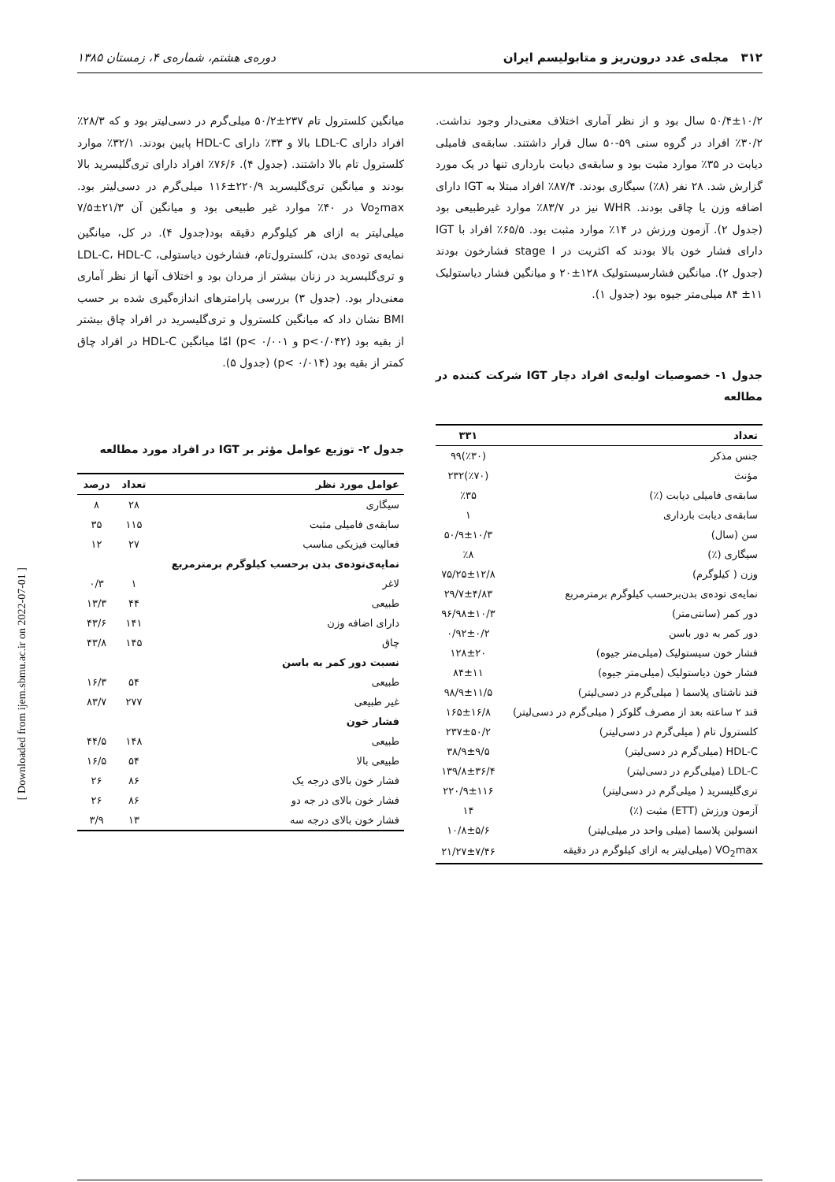۳۱۲ مجله‌ی غدد درون‌ریز و متابولیسم ایران دوره‌ی هشتم، شماره‌ی ۴، زمستان ۱۳۸۵
۵۰/۴±۱۰/۲ سال بود و از نظر آماری اختلاف معنی‌دار وجود نداشت. ۳۰/۲٪ افراد در گروه سنی ۵۹-۵۰ سال قرار داشتند. سابقه‌ی فامیلی دیابت در ۳۵٪ موارد مثبت بود و سابقه‌ی دیابت بارداری تنها در یک مورد گزارش شد. ۲۸ نفر (۸٪) سیگاری بودند. ۸۷/۴٪ افراد مبتلا به IGT دارای اضافه وزن یا چاقی بودند. WHR نیز در ۸۳/۷٪ موارد غیرطبیعی بود (جدول ۲). آزمون ورزش در ۱۴٪ موارد مثبت بود. ۶۵/۵٪ افراد با IGT دارای فشار خون بالا بودند که اکثریت در stage I فشارخون بودند (جدول ۲). میانگین فشارسیستولیک ۱۲۸±۲۰ و میانگین فشار دیاستولیک ۱۱± ۸۴ میلی‌متر جیوه بود (جدول ۱).
جدول ۱- خصوصیات اولیه‌ی افراد دچار IGT شرکت کننده در مطالعه
| تعداد | ۳۳۱ |
| --- | --- |
| جنس مذکر | (٪۳۰)۹۹ |
| مؤنث | (٪۷۰)۲۳۲ |
| سابقه‌ی فامیلی دیابت (٪) | ٪۳۵ |
| سابقه‌ی دیابت بارداری | ۱ |
| سن (سال) | ۵۰/۹±۱۰/۳ |
| سیگاری (٪) | ٪۸ |
| وزن ( کیلوگرم) | ۷۵/۲۵±۱۲/۸ |
| نمایه‌ی توده‌ی بدن‌برحسب کیلوگرم برمترمربع | ۲۹/۷±۴/۸۳ |
| دور کمر (سانتی‌متر) | ۹۶/۹۸±۱۰/۳ |
| دور کمر به دور باسن | ۰/۹۲±۰/۲ |
| فشار خون سیستولیک (میلی‌متر جیوه) | ۱۲۸±۲۰ |
| فشار خون دیاستولیک (میلی‌متر جیوه) | ۸۴±۱۱ |
| قند ناشتای پلاسما ( میلی‌گرم در دسی‌لیتر) | ۹۸/۹±۱۱/۵ |
| قند ۲ ساعته بعد از مصرف گلوکز ( میلی‌گرم در دسی‌لیتر) | ۱۶۵±۱۶/۸ |
| کلسترول تام ( میلی‌گرم در دسی‌لیتر) | ۲۳۷±۵۰/۲ |
| HDL-C (میلی‌گرم در دسی‌لیتر) | ۳۸/۹±۹/۵ |
| LDL-C (میلی‌گرم در دسی‌لیتر) | ۱۳۹/۸±۳۶/۴ |
| تری‌گلیسرید ( میلی‌گرم در دسی‌لیتر) | ۲۲۰/۹±۱۱۶ |
| آزمون ورزش (ETT) مثبت (٪) | ۱۴ |
| انسولین پلاسما (میلی واحد در میلی‌لیتر) | ۱۰/۸±۵/۶ |
| VO<sub>2</sub>max (میلی‌لیتر به ازای کیلوگرم در دقیقه | ۲۱/۲۷±۷/۴۶ |
میانگین کلسترول تام ۲۳۷±۵۰/۲ میلی‌گرم در دسی‌لیتر بود و که ۲۸/۳٪ افراد دارای LDL-C بالا و ۳۳٪ دارای HDL-C پایین بودند. ۳۲/۱٪ موارد کلسترول تام بالا داشتند. (جدول ۴). ۷۶/۶٪ افراد دارای تری‌گلیسرید بالا بودند و میانگین تری‌گلیسرید ۲۲۰/۹±۱۱۶ میلی‌گرم در دسی‌لیتر بود. Vo<sub>2</sub>max در ۴۰٪ موارد غیر طبیعی بود و میانگین آن ۲۱/۳±۷/۵ میلی‌لیتر به ازای هر کیلوگرم دقیقه بود(جدول ۴). در کل، میانگین نمایه‌ی توده‌ی بدن، کلسترول‌تام، فشارخون دیاستولی، LDL-C، HDL-C و تری‌گلیسرید در زنان بیشتر از مردان بود و اختلاف آنها از نظر آماری معنی‌دار بود. (جدول ۳) بررسی پارامترهای اندازه‌گیری شده بر حسب BMI نشان داد که میانگین کلسترول و تری‌گلیسرید در افراد چاق بیشتر از بقیه بود (p<۰/۰۴۲ و p< ۰/۰۰۱) امّا میانگین HDL-C در افراد چاق کمتر از بقیه بود (p< ۰/۰۱۴) (جدول ۵).
جدول ۲- توزیع عوامل مؤثر بر IGT در افراد مورد مطالعه
| عوامل مورد نظر | تعداد | درصد |
| --- | --- | --- |
| سیگاری | ۲۸ | ۸ |
| سابقه‌ی فامیلی مثبت | ۱۱۵ | ۳۵ |
| فعالیت فیزیکی مناسب | ۲۷ | ۱۲ |
| نمایه‌ی‌توده‌ی بدن برحسب کیلوگرم برمترمربع | | |
| لاغر | ۱ | ۰/۳ |
| طبیعی | ۴۴ | ۱۳/۳ |
| دارای اضافه وزن | ۱۴۱ | ۴۳/۶ |
| چاق | ۱۴۵ | ۴۳/۸ |
| نسبت دور کمر به باسن | | |
| طبیعی | ۵۴ | ۱۶/۳ |
| غیر طبیعی | ۲۷۷ | ۸۳/۷ |
| فشار خون | | |
| طبیعی | ۱۴۸ | ۴۴/۵ |
| طبیعی بالا | ۵۴ | ۱۶/۵ |
| فشار خون بالای درجه یک | ۸۶ | ۲۶ |
| فشار خون بالای در جه دو | ۸۶ | ۲۶ |
| فشار خون بالای درجه سه | ۱۳ | ۳/۹ |
[ Downloaded from ijem.sbmu.ac.ir on 2022-07-01 ]